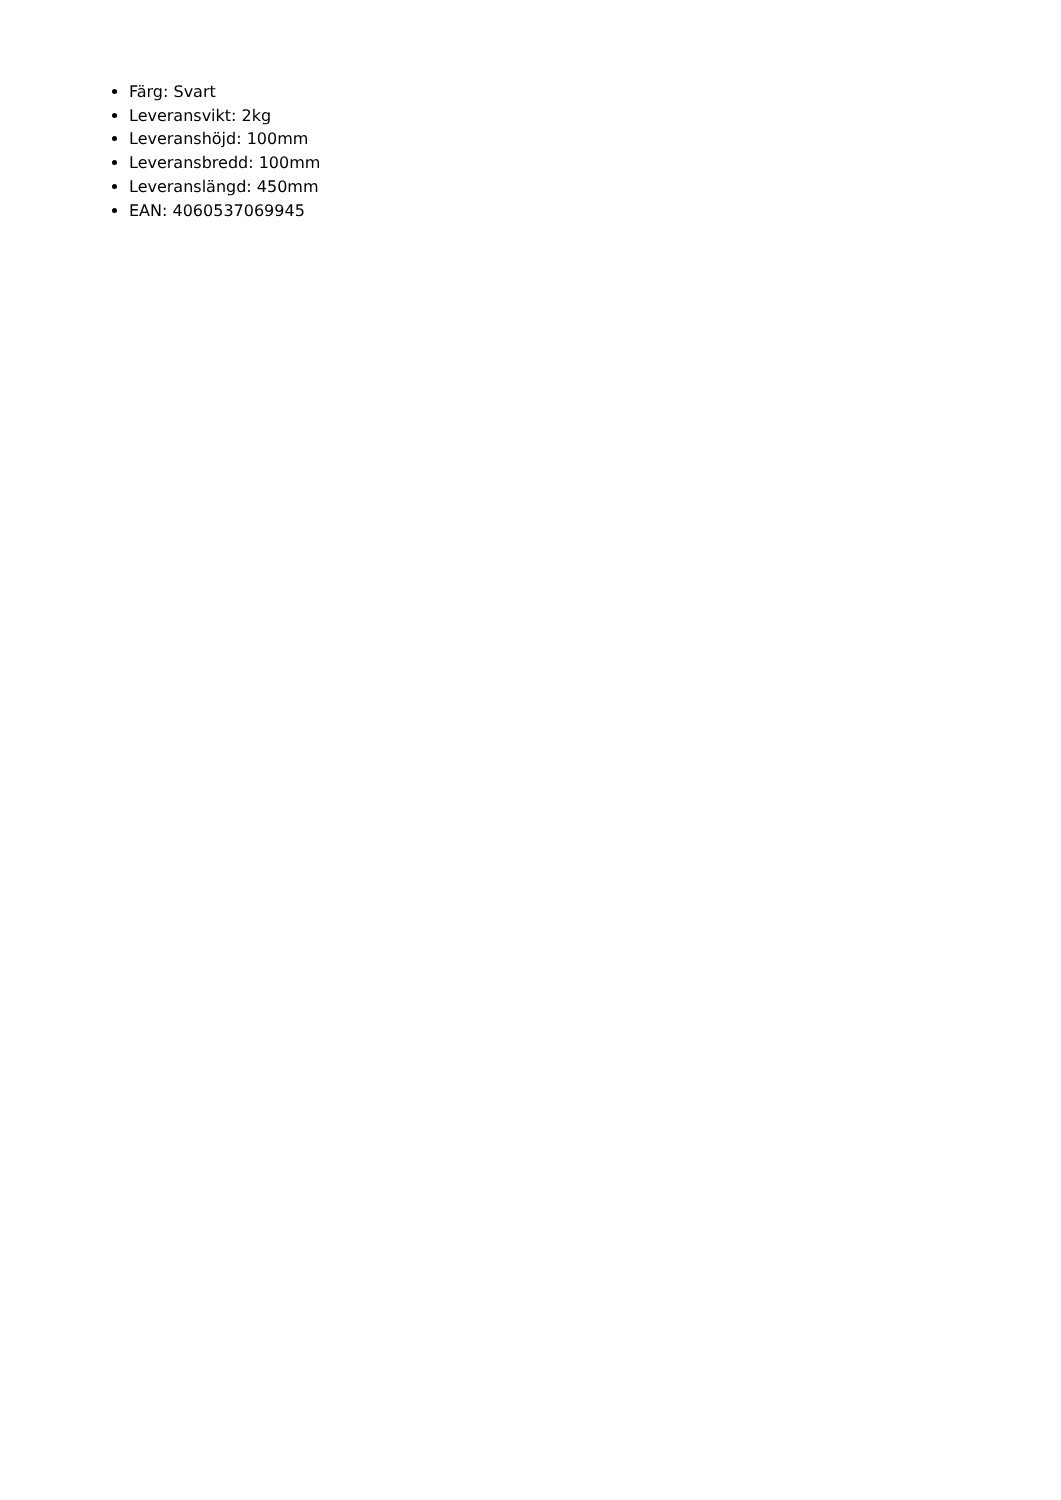Färg: Svart
Leveransvikt: 2kg
Leveranshöjd: 100mm
Leveransbredd: 100mm
Leveranslängd: 450mm
EAN: 4060537069945